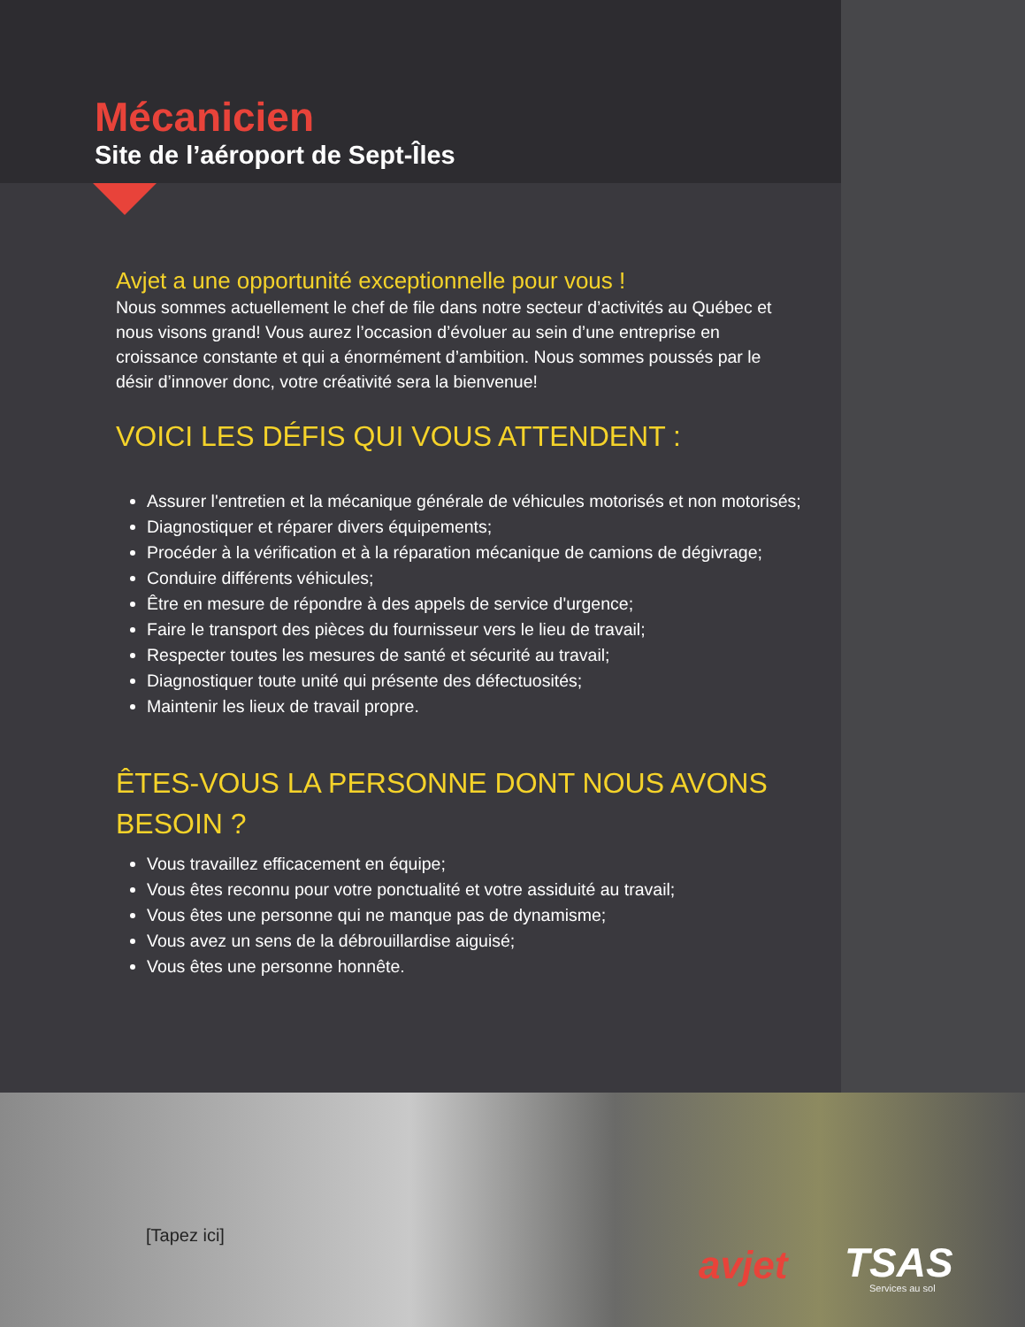Mécanicien
Site de l’aéroport de Sept-Îles
Avjet a une opportunité exceptionnelle pour vous !
Nous sommes actuellement le chef de file dans notre secteur d’activités au Québec et nous visons grand! Vous aurez l’occasion d’évoluer au sein d’une entreprise en croissance constante et qui a énormément d’ambition. Nous sommes poussés par le désir d’innover donc, votre créativité sera la bienvenue!
VOICI LES DÉFIS QUI VOUS ATTENDENT :
Assurer l'entretien et la mécanique générale de véhicules motorisés et non motorisés;
Diagnostiquer et réparer divers équipements;
Procéder à la vérification et à la réparation mécanique de camions de dégivrage;
Conduire différents véhicules;
Être en mesure de répondre à des appels de service d'urgence;
Faire le transport des pièces du fournisseur vers le lieu de travail;
Respecter toutes les mesures de santé et sécurité au travail;
Diagnostiquer toute unité qui présente des défectuosités;
Maintenir les lieux de travail propre.
ÊTES-VOUS LA PERSONNE DONT NOUS AVONS BESOIN ?
Vous travaillez efficacement en équipe;
Vous êtes reconnu pour votre ponctualité et votre assiduité au travail;
Vous êtes une personne qui ne manque pas de dynamisme;
Vous avez un sens de la débrouillardise aiguisé;
Vous êtes une personne honnête.
[Tapez ici]
avjet TSAS
Services au sol